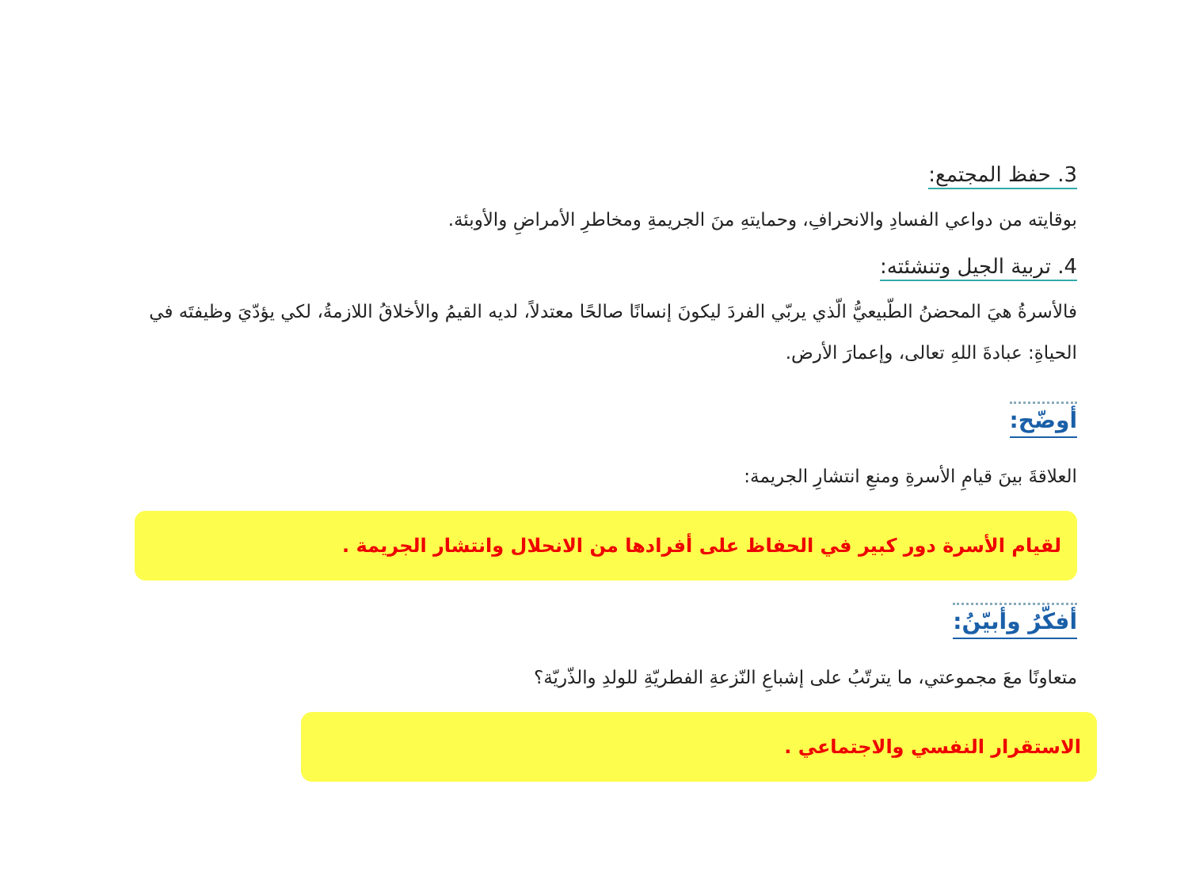3. حفظ المجتمع:
بوقايته من دواعي الفسادِ والانحرافِ، وحمايتهِ منَ الجريمةِ ومخاطرِ الأمراضِ والأوبئة.
4. تربية الجيل وتنشئته:
فالأسرةُ هيَ المحضنُ الطّبيعيُّ الّذي يربّي الفردَ ليكونَ إنسانًا صالحًا معتدلاً، لديه القيمُ والأخلاقُ اللازمةُ، لكي يؤدّيَ وظيفتَه في الحياةِ: عبادةَ اللهِ تعالى، وإعمارَ الأرض.
أوضّح:
العلاقةَ بينَ قيامِ الأسرةِ ومنعِ انتشارِ الجريمة:
لقيام الأسرة دور كبير في الحفاظ على أفرادها من الانحلال وانتشار الجريمة .
أفكّرُ وأبيّنُ:
متعاونًا معَ مجموعتي، ما يترتّبُ على إشباعِ النّزعةِ الفطريّةِ للولدِ والذّريّة؟
الاستقرار النفسي والاجتماعي .